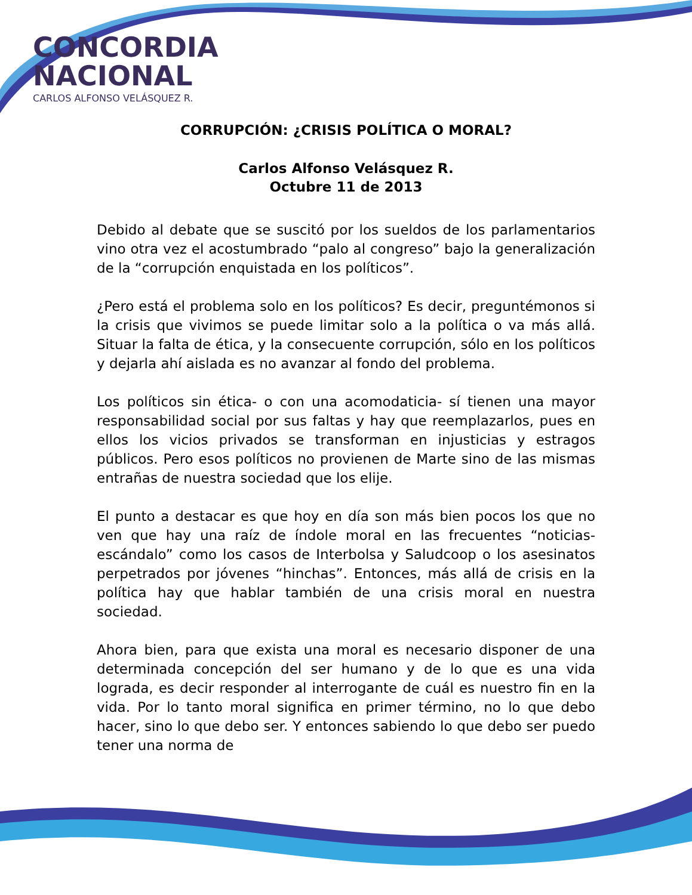CONCORDIA
NACIONAL
CARLOS ALFONSO VELÁSQUEZ R.
CORRUPCIÓN: ¿CRISIS POLÍTICA O MORAL?
Carlos Alfonso Velásquez R.
Octubre 11 de 2013
Debido al debate que se suscitó por los sueldos de los parlamentarios vino otra vez el acostumbrado “palo al congreso” bajo la generalización de la “corrupción enquistada en los políticos”.
¿Pero está el problema solo en los políticos? Es decir, preguntémonos si la crisis que vivimos se puede limitar solo a la política o va más allá. Situar la falta de ética, y la consecuente corrupción, sólo en los políticos y dejarla ahí aislada es no avanzar al fondo del problema.
Los políticos sin ética- o con una acomodaticia- sí tienen una mayor responsabilidad social por sus faltas y hay que reemplazarlos, pues en ellos los vicios privados se transforman en injusticias y estragos públicos. Pero esos políticos no provienen de Marte sino de las mismas entrañas de nuestra sociedad que los elije.
El punto a destacar es que hoy en día son más bien pocos los que no ven que hay una raíz de índole moral en las frecuentes “noticias-escándalo” como los casos de Interbolsa y Saludcoop o los asesinatos perpetrados por jóvenes “hinchas”. Entonces, más allá de crisis en la política hay que hablar también de una crisis moral en nuestra sociedad.
Ahora bien, para que exista una moral es necesario disponer de una determinada concepción del ser humano y de lo que es una vida lograda, es decir responder al interrogante de cuál es nuestro fin en la vida. Por lo tanto moral significa en primer término, no lo que debo hacer, sino lo que debo ser. Y entonces sabiendo lo que debo ser puedo tener una norma de